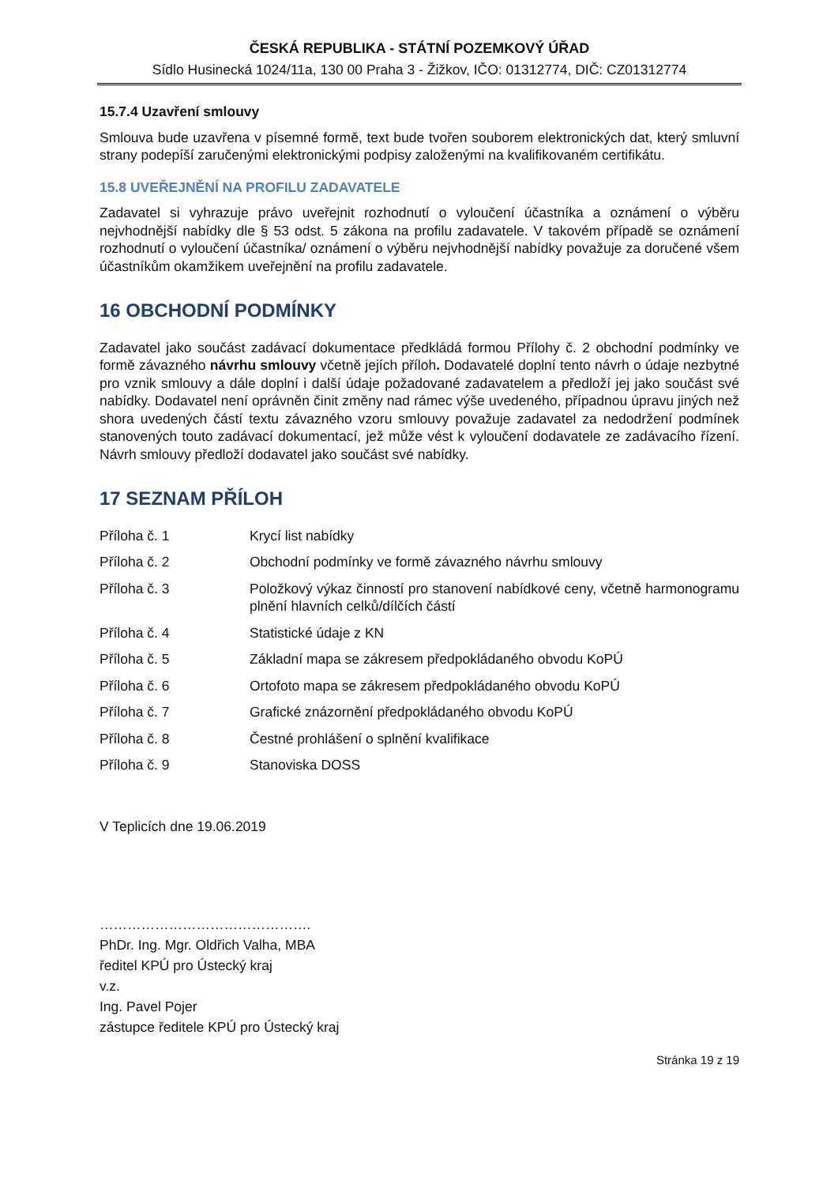ČESKÁ REPUBLIKA - STÁTNÍ POZEMKOVÝ ÚŘAD
Sídlo Husinecká 1024/11a, 130 00 Praha 3 - Žižkov, IČO: 01312774, DIČ: CZ01312774
15.7.4 Uzavření smlouvy
Smlouva bude uzavřena v písemné formě, text bude tvořen souborem elektronických dat, který smluvní strany podepíší zaručenými elektronickými podpisy založenými na kvalifikovaném certifikátu.
15.8 UVEŘEJNĚNÍ NA PROFILU ZADAVATELE
Zadavatel si vyhrazuje právo uveřejnit rozhodnutí o vyloučení účastníka a oznámení o výběru nejvhodnější nabídky dle § 53 odst. 5 zákona na profilu zadavatele. V takovém případě se oznámení rozhodnutí o vyloučení účastníka/ oznámení o výběru nejvhodnější nabídky považuje za doručené všem účastníkům okamžikem uveřejnění na profilu zadavatele.
16 OBCHODNÍ PODMÍNKY
Zadavatel jako součást zadávací dokumentace předkládá formou Přílohy č. 2 obchodní podmínky ve formě závazného návrhu smlouvy včetně jejích příloh. Dodavatelé doplní tento návrh o údaje nezbytné pro vznik smlouvy a dále doplní i další údaje požadované zadavatelem a předloží jej jako součást své nabídky. Dodavatel není oprávněn činit změny nad rámec výše uvedeného, případnou úpravu jiných než shora uvedených částí textu závazného vzoru smlouvy považuje zadavatel za nedodržení podmínek stanovených touto zadávací dokumentací, jež může vést k vyloučení dodavatele ze zadávacího řízení. Návrh smlouvy předloží dodavatel jako součást své nabídky.
17 SEZNAM PŘÍLOH
| Příloha č. 1 | Krycí list nabídky |
| Příloha č. 2 | Obchodní podmínky ve formě závazného návrhu smlouvy |
| Příloha č. 3 | Položkový výkaz činností pro stanovení nabídkové ceny, včetně harmonogramu plnění hlavních celků/dílčích částí |
| Příloha č. 4 | Statistické údaje z KN |
| Příloha č. 5 | Základní mapa se zákresem předpokládaného obvodu KoPÚ |
| Příloha č. 6 | Ortofoto mapa se zákresem předpokládaného obvodu KoPÚ |
| Příloha č. 7 | Grafické znázornění předpokládaného obvodu KoPÚ |
| Příloha č. 8 | Čestné prohlášení o splnění kvalifikace |
| Příloha č. 9 | Stanoviska DOSS |
V Teplicích dne 19.06.2019
……………………………………….
PhDr. Ing. Mgr. Oldřich Valha, MBA
ředitel KPÚ pro Ústecký kraj
v.z.
Ing. Pavel Pojer
zástupce ředitele KPÚ pro Ústecký kraj
Stránka 19 z 19